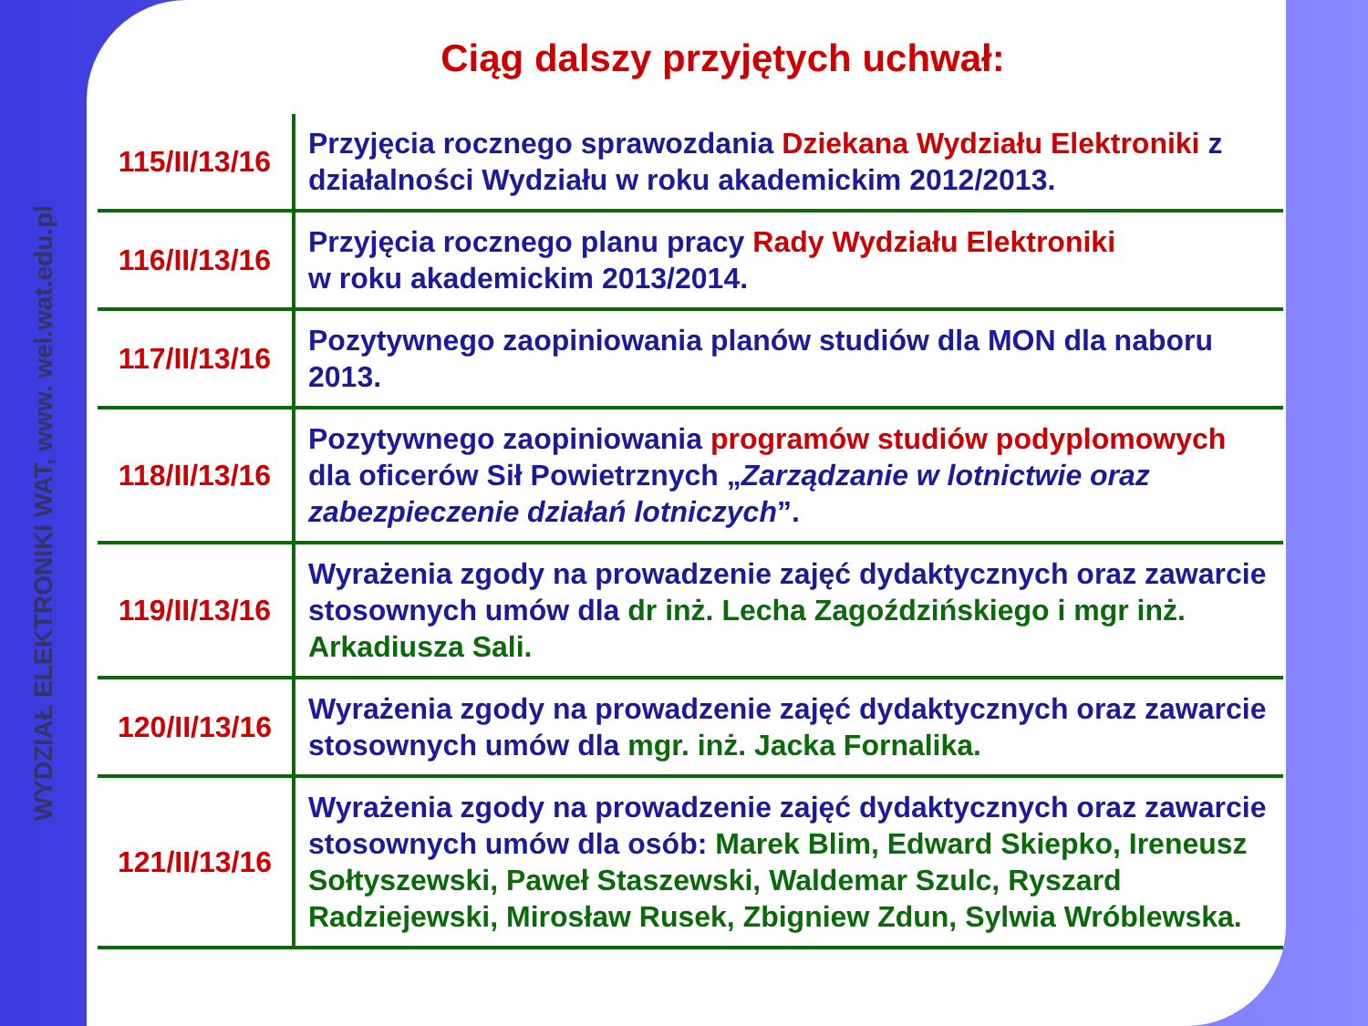WYDZIAŁ ELEKTRONIKI WAT, www. wel.wat.edu.pl
Ciąg dalszy przyjętych uchwał:
| 115/II/13/16 | Przyjęcia rocznego sprawozdania Dziekana Wydziału Elektroniki z działalności Wydziału w roku akademickim 2012/2013. |
| 116/II/13/16 | Przyjęcia rocznego planu pracy Rady Wydziału Elektroniki w roku akademickim 2013/2014. |
| 117/II/13/16 | Pozytywnego zaopiniowania planów studiów dla MON dla naboru 2013. |
| 118/II/13/16 | Pozytywnego zaopiniowania programów studiów podyplomowych dla oficerów Sił Powietrznych „ Zarządzanie w lotnictwie oraz zabezpieczenie działań lotniczych ”. |
| 119/II/13/16 | Wyrażenia zgody na prowadzenie zajęć dydaktycznych oraz zawarcie stosownych umów dla dr inż. Lecha Zagoździńskiego i mgr inż. Arkadiusza Sali. |
| 120/II/13/16 | Wyrażenia zgody na prowadzenie zajęć dydaktycznych oraz zawarcie stosownych umów dla mgr. inż. Jacka Fornalika. |
| 121/II/13/16 | Wyrażenia zgody na prowadzenie zajęć dydaktycznych oraz zawarcie stosownych umów dla osób: Marek Blim, Edward Skiepko, Ireneusz Sołtyszewski, Paweł Staszewski, Waldemar Szulc, Ryszard Radziejewski, Mirosław Rusek, Zbigniew Zdun, Sylwia Wróblewska. |